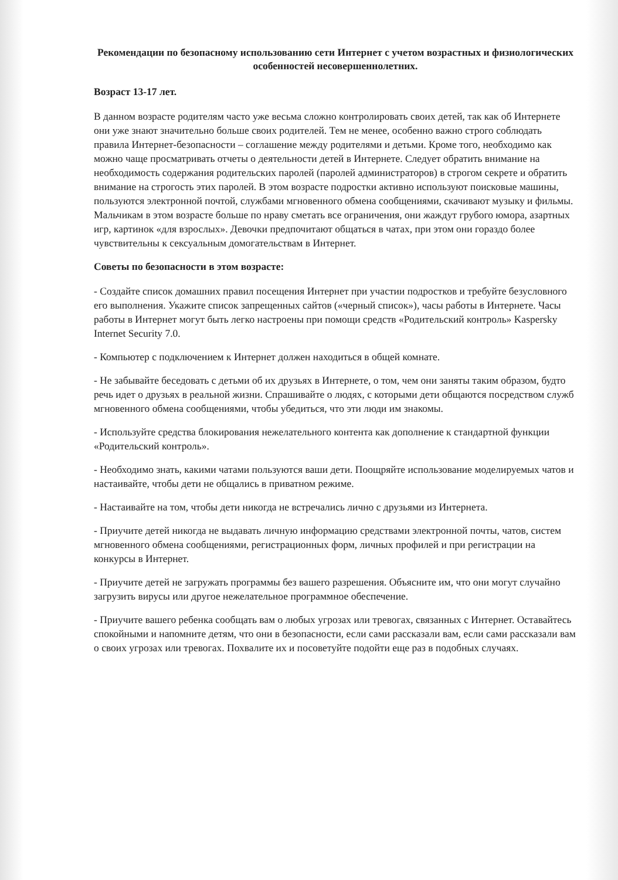Рекомендации по безопасному использованию сети Интернет с учетом возрастных и физиологических особенностей несовершеннолетних.
Возраст 13-17 лет.
В данном возрасте родителям часто уже весьма сложно контролировать своих детей, так как об Интернете они уже знают значительно больше своих родителей. Тем не менее, особенно важно строго соблюдать правила Интернет-безопасности – соглашение между родителями и детьми. Кроме того, необходимо как можно чаще просматривать отчеты о деятельности детей в Интернете. Следует обратить внимание на необходимость содержания родительских паролей (паролей администраторов) в строгом секрете и обратить внимание на строгость этих паролей. В этом возрасте подростки активно используют поисковые машины, пользуются электронной почтой, службами мгновенного обмена сообщениями, скачивают музыку и фильмы. Мальчикам в этом возрасте больше по нраву сметать все ограничения, они жаждут грубого юмора, азартных игр, картинок «для взрослых». Девочки предпочитают общаться в чатах, при этом они гораздо более чувствительны к сексуальным домогательствам в Интернет.
Советы по безопасности в этом возрасте:
- Создайте список домашних правил посещения Интернет при участии подростков и требуйте безусловного его выполнения. Укажите список запрещенных сайтов («черный список»), часы работы в Интернете. Часы работы в Интернет могут быть легко настроены при помощи средств «Родительский контроль» Kaspersky Internet Security 7.0.
- Компьютер с подключением к Интернет должен находиться в общей комнате.
- Не забывайте беседовать с детьми об их друзьях в Интернете, о том, чем они заняты таким образом, будто речь идет о друзьях в реальной жизни. Спрашивайте о людях, с которыми дети общаются посредством служб мгновенного обмена сообщениями, чтобы убедиться, что эти люди им знакомы.
- Используйте средства блокирования нежелательного контента как дополнение к стандартной функции «Родительский контроль».
- Необходимо знать, какими чатами пользуются ваши дети. Поощряйте использование моделируемых чатов и настаивайте, чтобы дети не общались в приватном режиме.
- Настаивайте на том, чтобы дети никогда не встречались лично с друзьями из Интернета.
- Приучите детей никогда не выдавать личную информацию средствами электронной почты, чатов, систем мгновенного обмена сообщениями, регистрационных форм, личных профилей и при регистрации на конкурсы в Интернет.
- Приучите детей не загружать программы без вашего разрешения. Объясните им, что они могут случайно загрузить вирусы или другое нежелательное программное обеспечение.
- Приучите вашего ребенка сообщать вам о любых угрозах или тревогах, связанных с Интернет. Оставайтесь спокойными и напомните детям, что они в безопасности, если сами рассказали вам, если сами рассказали вам о своих угрозах или тревогах. Похвалите их и посоветуйте подойти еще раз в подобных случаях.